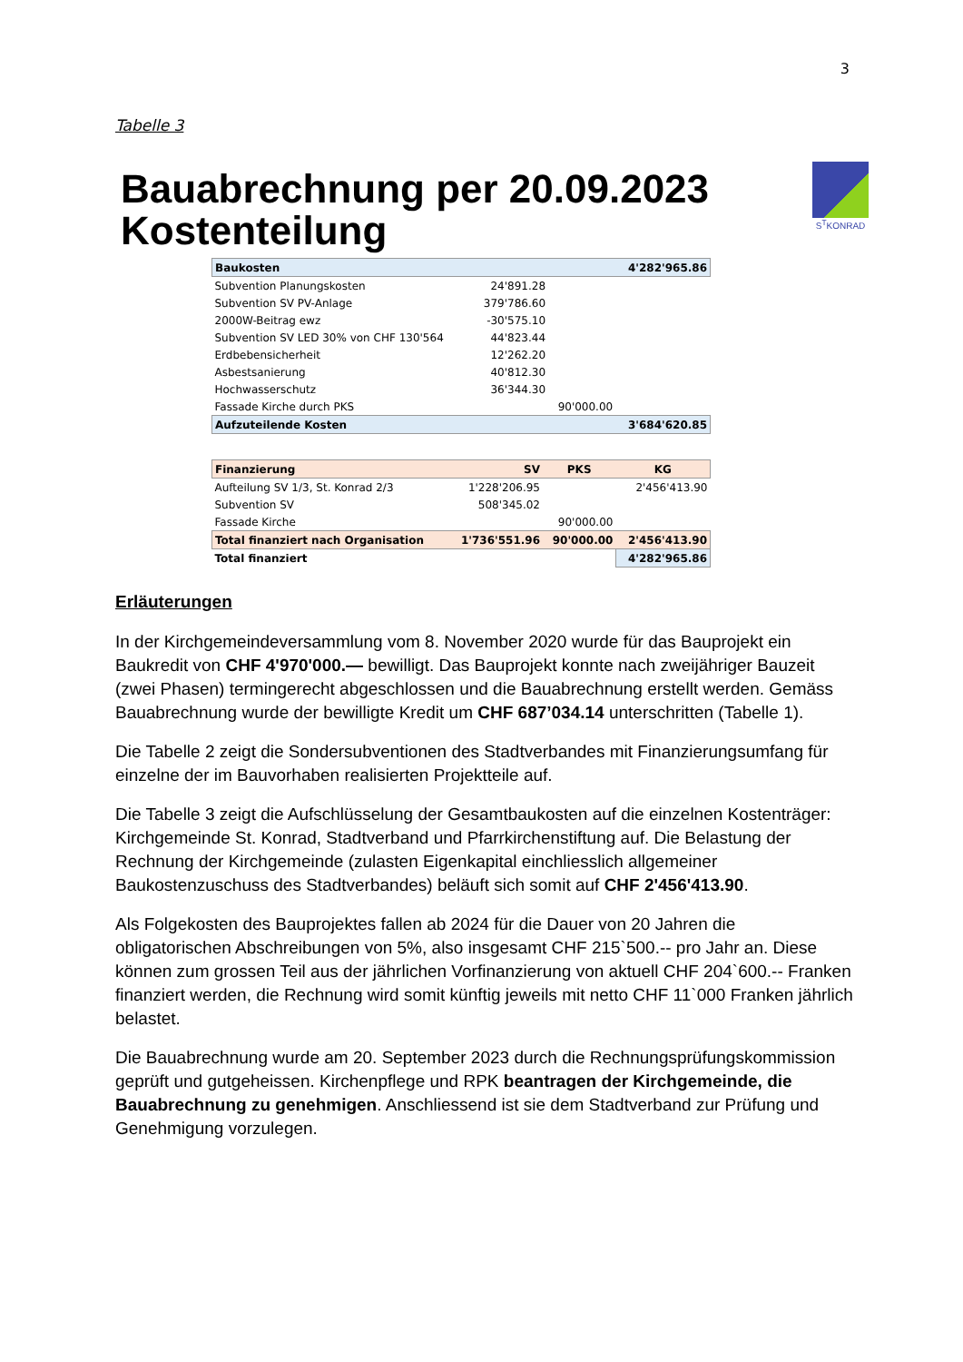3
Tabelle 3
Bauabrechnung per 20.09.2023
Kostenteilung
S<sup>T</sup>KONRAD
| Baukosten | | | 4'282'965.86 |
| Subvention Planungskosten | 24'891.28 | | |
| Subvention SV PV-Anlage | 379'786.60 | | |
| 2000W-Beitrag ewz | -30'575.10 | | |
| Subvention SV LED 30% von CHF 130'564 | 44'823.44 | | |
| Erdbebensicherheit | 12'262.20 | | |
| Asbestsanierung | 40'812.30 | | |
| Hochwasserschutz | 36'344.30 | | |
| Fassade Kirche durch PKS | | 90'000.00 | |
| Aufzuteilende Kosten | | | 3'684'620.85 |
| Finanzierung | SV | PKS | KG |
| --- | --- | --- | --- |
| Aufteilung SV 1/3, St. Konrad 2/3 | 1'228'206.95 | | 2'456'413.90 |
| Subvention SV | 508'345.02 | | |
| Fassade Kirche | | 90'000.00 | |
| Total finanziert nach Organisation | 1'736'551.96 | 90'000.00 | 2'456'413.90 |
| Total finanziert | | | 4'282'965.86 |
Erläuterungen
In der Kirchgemeindeversammlung vom 8. November 2020 wurde für das Bauprojekt ein Baukredit von CHF 4'970'000.— bewilligt. Das Bauprojekt konnte nach zweijähriger Bauzeit (zwei Phasen) termingerecht abgeschlossen und die Bauabrechnung erstellt werden. Gemäss Bauabrechnung wurde der bewilligte Kredit um CHF 687’034.14 unterschritten (Tabelle 1).
Die Tabelle 2 zeigt die Sondersubventionen des Stadtverbandes mit Finanzierungsumfang für einzelne der im Bauvorhaben realisierten Projektteile auf.
Die Tabelle 3 zeigt die Aufschlüsselung der Gesamtbaukosten auf die einzelnen Kostenträger: Kirchgemeinde St. Konrad, Stadtverband und Pfarrkirchenstiftung auf. Die Belastung der Rechnung der Kirchgemeinde (zulasten Eigenkapital einchliesslich allgemeiner Baukostenzuschuss des Stadtverbandes) beläuft sich somit auf CHF 2'456'413.90.
Als Folgekosten des Bauprojektes fallen ab 2024 für die Dauer von 20 Jahren die obligatorischen Abschreibungen von 5%, also insgesamt CHF 215`500.-- pro Jahr an. Diese können zum grossen Teil aus der jährlichen Vorfinanzierung von aktuell CHF 204`600.-- Franken finanziert werden, die Rechnung wird somit künftig jeweils mit netto CHF 11`000 Franken jährlich belastet.
Die Bauabrechnung wurde am 20. September 2023 durch die Rechnungsprüfungskommission geprüft und gutgeheissen. Kirchenpflege und RPK beantragen der Kirchgemeinde, die Bauabrechnung zu genehmigen. Anschliessend ist sie dem Stadtverband zur Prüfung und Genehmigung vorzulegen.